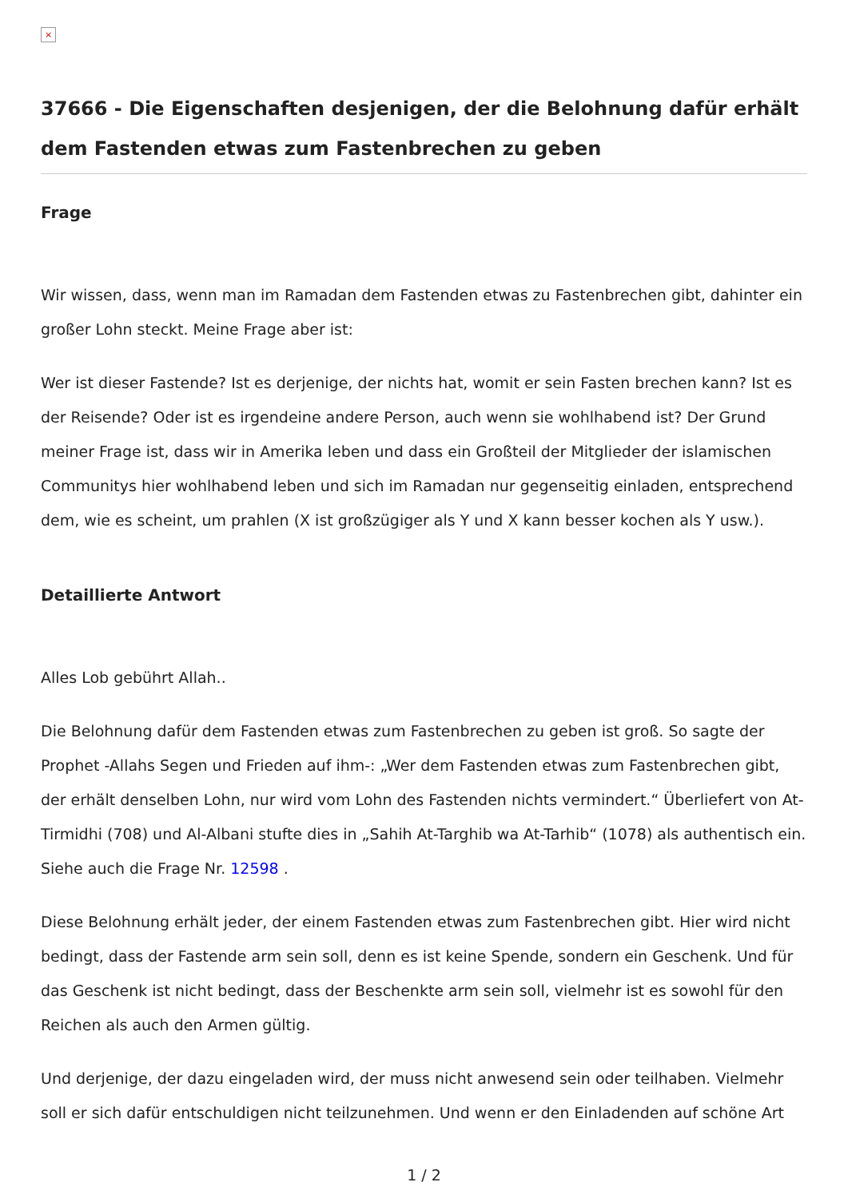×
37666 - Die Eigenschaften desjenigen, der die Belohnung dafür erhält dem Fastenden etwas zum Fastenbrechen zu geben
Frage
Wir wissen, dass, wenn man im Ramadan dem Fastenden etwas zu Fastenbrechen gibt, dahinter ein großer Lohn steckt. Meine Frage aber ist:
Wer ist dieser Fastende? Ist es derjenige, der nichts hat, womit er sein Fasten brechen kann? Ist es der Reisende? Oder ist es irgendeine andere Person, auch wenn sie wohlhabend ist? Der Grund meiner Frage ist, dass wir in Amerika leben und dass ein Großteil der Mitglieder der islamischen Communitys hier wohlhabend leben und sich im Ramadan nur gegenseitig einladen, entsprechend dem, wie es scheint, um prahlen (X ist großzügiger als Y und X kann besser kochen als Y usw.).
Detaillierte Antwort
Alles Lob gebührt Allah..
Die Belohnung dafür dem Fastenden etwas zum Fastenbrechen zu geben ist groß. So sagte der Prophet -Allahs Segen und Frieden auf ihm-: „Wer dem Fastenden etwas zum Fastenbrechen gibt, der erhält denselben Lohn, nur wird vom Lohn des Fastenden nichts vermindert.“ Überliefert von At-Tirmidhi (708) und Al-Albani stufte dies in „Sahih At-Targhib wa At-Tarhib“ (1078) als authentisch ein. Siehe auch die Frage Nr. 12598 .
Diese Belohnung erhält jeder, der einem Fastenden etwas zum Fastenbrechen gibt. Hier wird nicht bedingt, dass der Fastende arm sein soll, denn es ist keine Spende, sondern ein Geschenk. Und für das Geschenk ist nicht bedingt, dass der Beschenkte arm sein soll, vielmehr ist es sowohl für den Reichen als auch den Armen gültig.
Und derjenige, der dazu eingeladen wird, der muss nicht anwesend sein oder teilhaben. Vielmehr soll er sich dafür entschuldigen nicht teilzunehmen. Und wenn er den Einladenden auf schöne Art
1 / 2